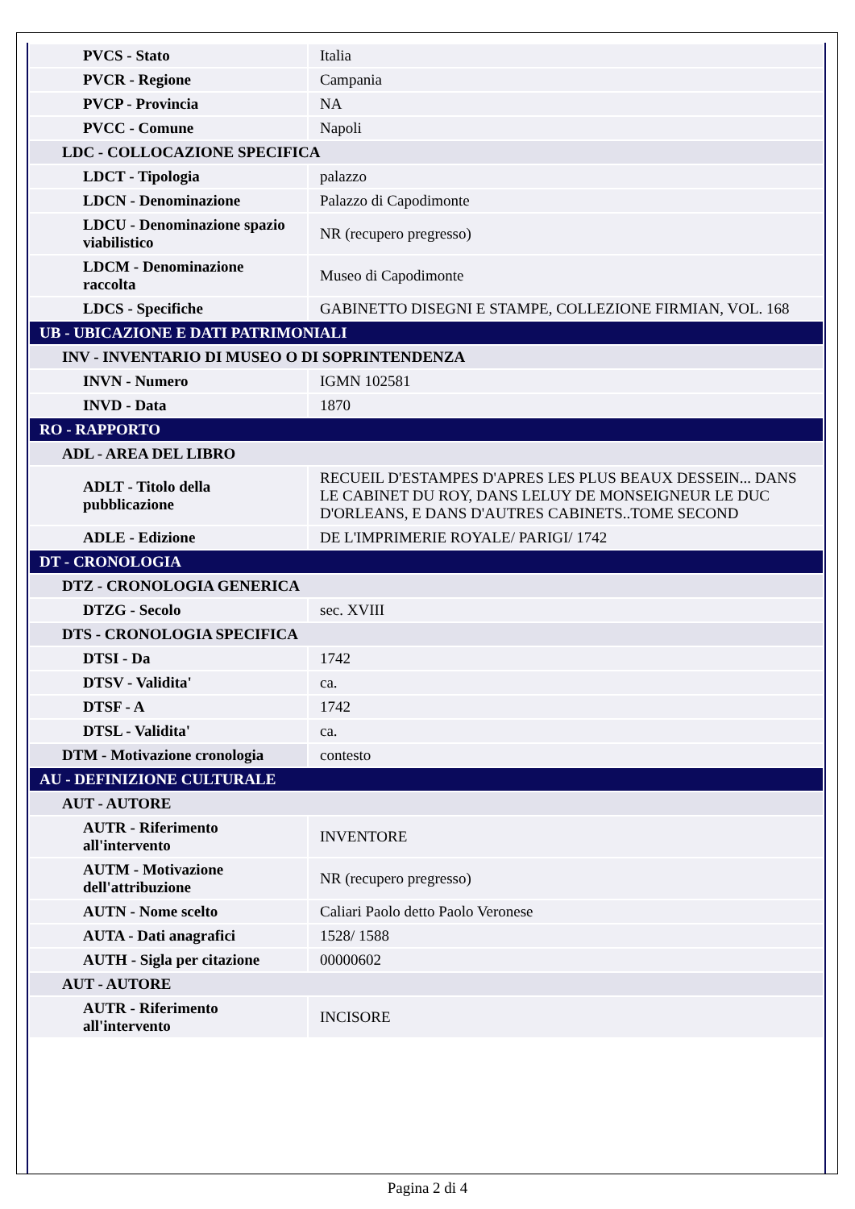| PVCS - Stato | Italia |
| PVCR - Regione | Campania |
| PVCP - Provincia | NA |
| PVCC - Comune | Napoli |
| LDC - COLLOCAZIONE SPECIFICA | |
| LDCT - Tipologia | palazzo |
| LDCN - Denominazione | Palazzo di Capodimonte |
| LDCU - Denominazione spazio viabilistico | NR (recupero pregresso) |
| LDCM - Denominazione raccolta | Museo di Capodimonte |
| LDCS - Specifiche | GABINETTO DISEGNI E STAMPE, COLLEZIONE FIRMIAN, VOL. 168 |
| UB - UBICAZIONE E DATI PATRIMONIALI | |
| INV - INVENTARIO DI MUSEO O DI SOPRINTENDENZA | |
| INVN - Numero | IGMN 102581 |
| INVD - Data | 1870 |
| RO - RAPPORTO | |
| ADL - AREA DEL LIBRO | |
| ADLT - Titolo della pubblicazione | RECUEIL D'ESTAMPES D'APRES LES PLUS BEAUX DESSEIN... DANS LE CABINET DU ROY, DANS LELUY DE MONSEIGNEUR LE DUC D'ORLEANS, E DANS D'AUTRES CABINETS..TOME SECOND |
| ADLE - Edizione | DE L'IMPRIMERIE ROYALE/ PARIGI/ 1742 |
| DT - CRONOLOGIA | |
| DTZ - CRONOLOGIA GENERICA | |
| DTZG - Secolo | sec. XVIII |
| DTS - CRONOLOGIA SPECIFICA | |
| DTSI - Da | 1742 |
| DTSV - Validita' | ca. |
| DTSF - A | 1742 |
| DTSL - Validita' | ca. |
| DTM - Motivazione cronologia | contesto |
| AU - DEFINIZIONE CULTURALE | |
| AUT - AUTORE | |
| AUTR - Riferimento all'intervento | INVENTORE |
| AUTM - Motivazione dell'attribuzione | NR (recupero pregresso) |
| AUTN - Nome scelto | Caliari Paolo detto Paolo Veronese |
| AUTA - Dati anagrafici | 1528/ 1588 |
| AUTH - Sigla per citazione | 00000602 |
| AUT - AUTORE | |
| AUTR - Riferimento all'intervento | INCISORE |
Pagina 2 di 4